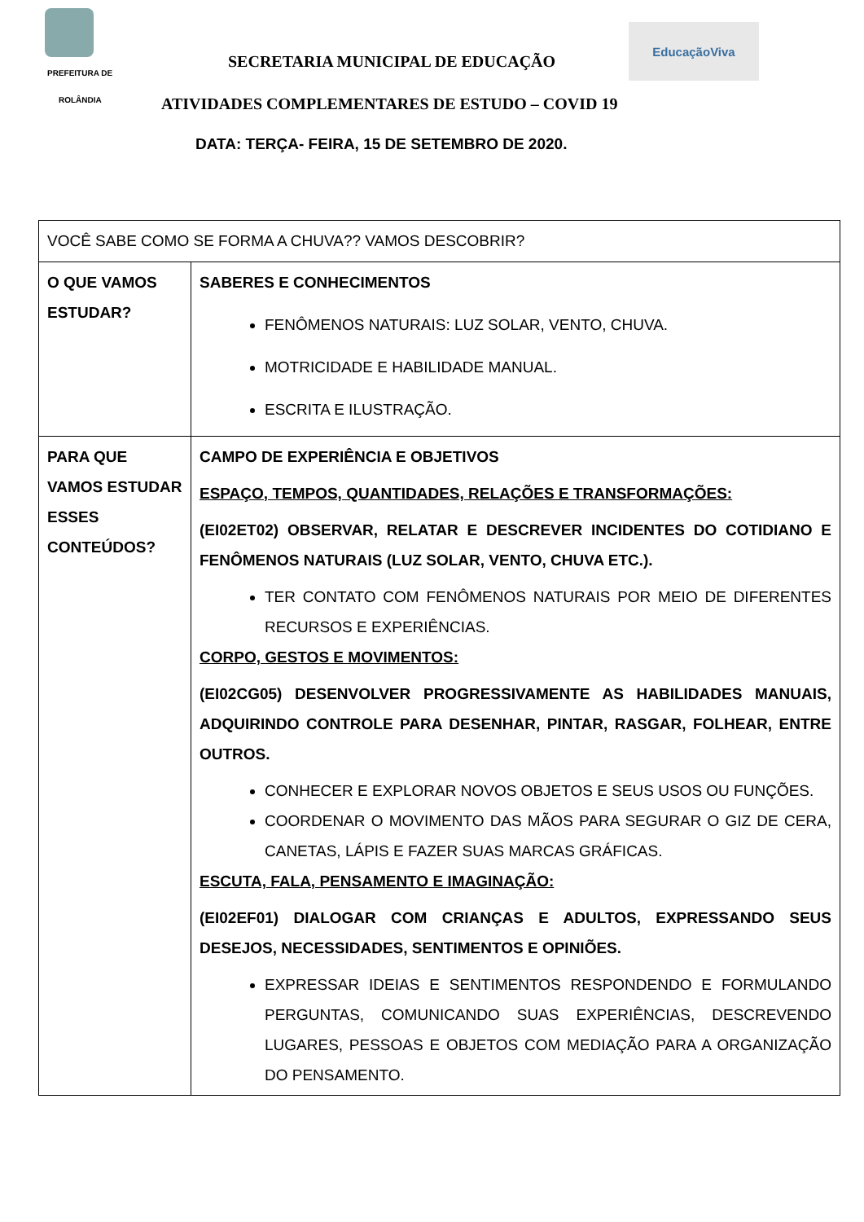PREFEITURA DE
SECRETARIA MUNICIPAL DE EDUCAÇÃO
EducaçãoViva
ROLÂNDIA
ATIVIDADES COMPLEMENTARES DE ESTUDO – COVID 19
DATA: TERÇA- FEIRA, 15 DE SETEMBRO DE 2020.
| VOCÊ SABE COMO SE FORMA A CHUVA?? VAMOS DESCOBRIR? | |
| O QUE VAMOS ESTUDAR? | SABERES E CONHECIMENTOS FENÔMENOS NATURAIS: LUZ SOLAR, VENTO, CHUVA. MOTRICIDADE E HABILIDADE MANUAL. ESCRITA E ILUSTRAÇÃO. |
| PARA QUE VAMOS ESTUDAR ESSES CONTEÚDOS? | CAMPO DE EXPERIÊNCIA E OBJETIVOS ESPAÇO, TEMPOS, QUANTIDADES, RELAÇÕES E TRANSFORMAÇÕES: (EI02ET02) OBSERVAR, RELATAR E DESCREVER INCIDENTES DO COTIDIANO E FENÔMENOS NATURAIS (LUZ SOLAR, VENTO, CHUVA ETC.). TER CONTATO COM FENÔMENOS NATURAIS POR MEIO DE DIFERENTES RECURSOS E EXPERIÊNCIAS. CORPO, GESTOS E MOVIMENTOS: (EI02CG05) DESENVOLVER PROGRESSIVAMENTE AS HABILIDADES MANUAIS, ADQUIRINDO CONTROLE PARA DESENHAR, PINTAR, RASGAR, FOLHEAR, ENTRE OUTROS. CONHECER E EXPLORAR NOVOS OBJETOS E SEUS USOS OU FUNÇÕES. COORDENAR O MOVIMENTO DAS MÃOS PARA SEGURAR O GIZ DE CERA, CANETAS, LÁPIS E FAZER SUAS MARCAS GRÁFICAS. ESCUTA, FALA, PENSAMENTO E IMAGINAÇÃO: (EI02EF01) DIALOGAR COM CRIANÇAS E ADULTOS, EXPRESSANDO SEUS DESEJOS, NECESSIDADES, SENTIMENTOS E OPINIÕES. EXPRESSAR IDEIAS E SENTIMENTOS RESPONDENDO E FORMULANDO PERGUNTAS, COMUNICANDO SUAS EXPERIÊNCIAS, DESCREVENDO LUGARES, PESSOAS E OBJETOS COM MEDIAÇÃO PARA A ORGANIZAÇÃO DO PENSAMENTO. |